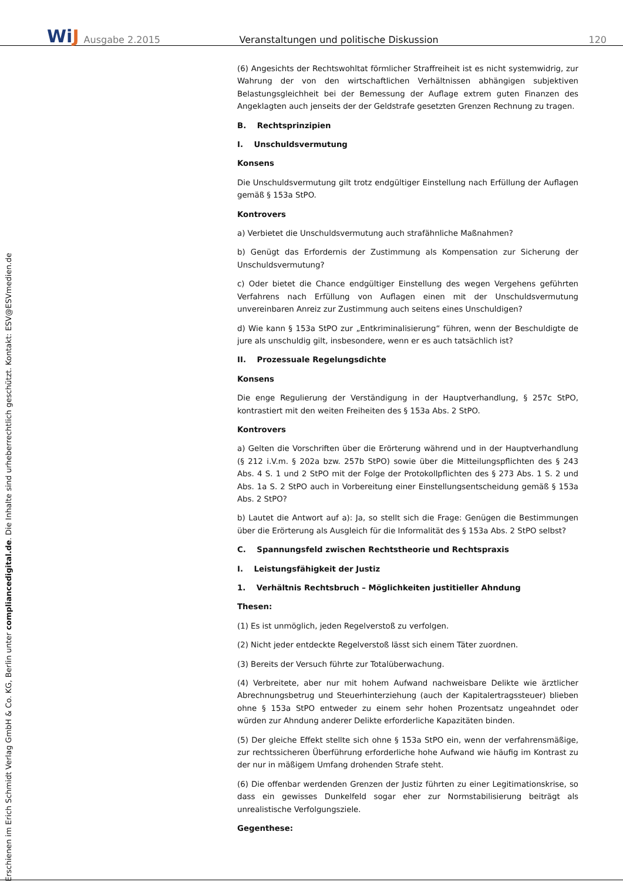WiJ
Ausgabe 2.2015
Veranstaltungen und politische Diskussion
120
Erschienen im Erich Schmidt Verlag GmbH & Co. KG, Berlin unter compliancedigital.de. Die Inhalte sind urheberrechtlich geschützt. Kontakt: ESV@ESVmedien.de
(6) Angesichts der Rechtswohltat förmlicher Straffreiheit ist es nicht systemwidrig, zur Wahrung der von den wirtschaftlichen Verhältnissen abhängigen subjektiven Belastungsgleichheit bei der Bemessung der Auflage extrem guten Finanzen des Angeklagten auch jenseits der der Geldstrafe gesetzten Grenzen Rechnung zu tragen.
B. Rechtsprinzipien
I. Unschuldsvermutung
Konsens
Die Unschuldsvermutung gilt trotz endgültiger Einstellung nach Erfüllung der Auflagen gemäß § 153a StPO.
Kontrovers
a) Verbietet die Unschuldsvermutung auch strafähnliche Maßnahmen?
b) Genügt das Erfordernis der Zustimmung als Kompensation zur Sicherung der Unschuldsvermutung?
c) Oder bietet die Chance endgültiger Einstellung des wegen Vergehens geführten Verfahrens nach Erfüllung von Auflagen einen mit der Unschuldsvermutung unvereinbaren Anreiz zur Zustimmung auch seitens eines Unschuldigen?
d) Wie kann § 153a StPO zur „Entkriminalisierung“ führen, wenn der Beschuldigte de jure als unschuldig gilt, insbesondere, wenn er es auch tatsächlich ist?
II. Prozessuale Regelungsdichte
Konsens
Die enge Regulierung der Verständigung in der Hauptverhandlung, § 257c StPO, kontrastiert mit den weiten Freiheiten des § 153a Abs. 2 StPO.
Kontrovers
a) Gelten die Vorschriften über die Erörterung während und in der Hauptverhandlung (§ 212 i.V.m. § 202a bzw. 257b StPO) sowie über die Mitteilungspflichten des § 243 Abs. 4 S. 1 und 2 StPO mit der Folge der Protokollpflichten des § 273 Abs. 1 S. 2 und Abs. 1a S. 2 StPO auch in Vorbereitung einer Einstellungsentscheidung gemäß § 153a Abs. 2 StPO?
b) Lautet die Antwort auf a): Ja, so stellt sich die Frage: Genügen die Bestimmungen über die Erörterung als Ausgleich für die Informalität des § 153a Abs. 2 StPO selbst?
C. Spannungsfeld zwischen Rechtstheorie und Rechtspraxis
I. Leistungsfähigkeit der Justiz
1. Verhältnis Rechtsbruch – Möglichkeiten justitieller Ahndung
Thesen:
(1) Es ist unmöglich, jeden Regelverstoß zu verfolgen.
(2) Nicht jeder entdeckte Regelverstoß lässt sich einem Täter zuordnen.
(3) Bereits der Versuch führte zur Totalüberwachung.
(4) Verbreitete, aber nur mit hohem Aufwand nachweisbare Delikte wie ärztlicher Abrechnungsbetrug und Steuerhinterziehung (auch der Kapitalertragssteuer) blieben ohne § 153a StPO entweder zu einem sehr hohen Prozentsatz ungeahndet oder würden zur Ahndung anderer Delikte erforderliche Kapazitäten binden.
(5) Der gleiche Effekt stellte sich ohne § 153a StPO ein, wenn der verfahrensmäßige, zur rechtssicheren Überführung erforderliche hohe Aufwand wie häufig im Kontrast zu der nur in mäßigem Umfang drohenden Strafe steht.
(6) Die offenbar werdenden Grenzen der Justiz führten zu einer Legitimationskrise, so dass ein gewisses Dunkelfeld sogar eher zur Normstabilisierung beiträgt als unrealistische Verfolgungsziele.
Gegenthese: